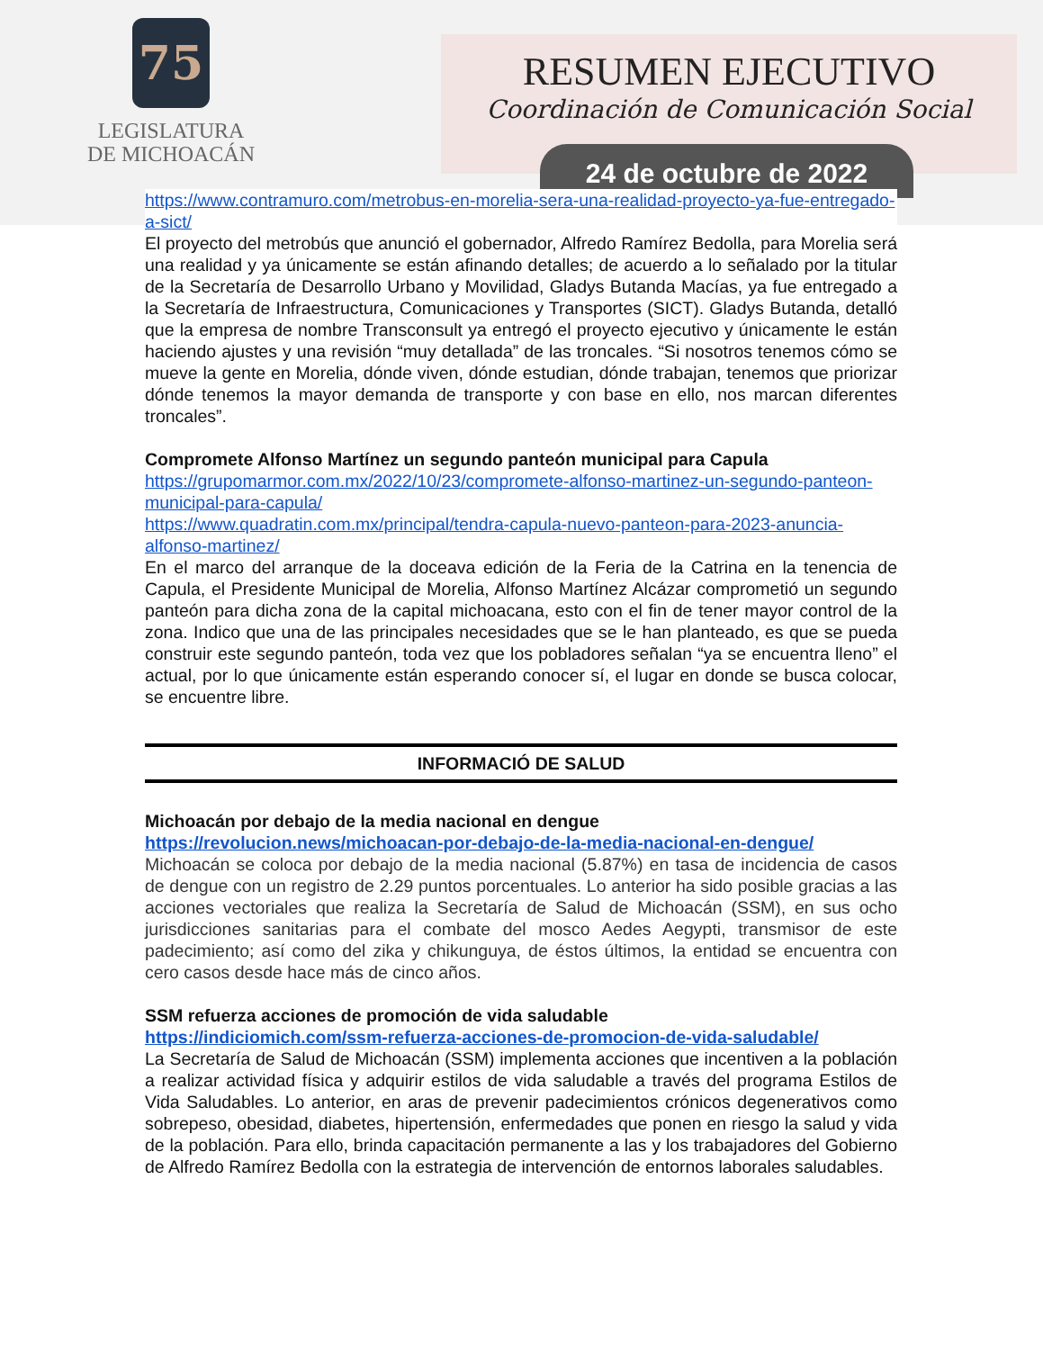75
LEGISLATURA
DE MICHOACÁN
RESUMEN EJECUTIVO
Coordinación de Comunicación Social
24 de octubre de 2022
https://www.contramuro.com/metrobus-en-morelia-sera-una-realidad-proyecto-ya-fue-entregado-a-sict/
El proyecto del metrobús que anunció el gobernador, Alfredo Ramírez Bedolla, para Morelia será una realidad y ya únicamente se están afinando detalles; de acuerdo a lo señalado por la titular de la Secretaría de Desarrollo Urbano y Movilidad, Gladys Butanda Macías, ya fue entregado a la Secretaría de Infraestructura, Comunicaciones y Transportes (SICT). Gladys Butanda, detalló que la empresa de nombre Transconsult ya entregó el proyecto ejecutivo y únicamente le están haciendo ajustes y una revisión “muy detallada” de las troncales. “Si nosotros tenemos cómo se mueve la gente en Morelia, dónde viven, dónde estudian, dónde trabajan, tenemos que priorizar dónde tenemos la mayor demanda de transporte y con base en ello, nos marcan diferentes troncales”.
Compromete Alfonso Martínez un segundo panteón municipal para Capula
https://grupomarmor.com.mx/2022/10/23/compromete-alfonso-martinez-un-segundo-panteon-municipal-para-capula/
https://www.quadratin.com.mx/principal/tendra-capula-nuevo-panteon-para-2023-anuncia-alfonso-martinez/
En el marco del arranque de la doceava edición de la Feria de la Catrina en la tenencia de Capula, el Presidente Municipal de Morelia, Alfonso Martínez Alcázar comprometió un segundo panteón para dicha zona de la capital michoacana, esto con el fin de tener mayor control de la zona. Indico que una de las principales necesidades que se le han planteado, es que se pueda construir este segundo panteón, toda vez que los pobladores señalan “ya se encuentra lleno” el actual, por lo que únicamente están esperando conocer sí, el lugar en donde se busca colocar, se encuentre libre.
INFORMACIÓ DE SALUD
Michoacán por debajo de la media nacional en dengue
https://revolucion.news/michoacan-por-debajo-de-la-media-nacional-en-dengue/
Michoacán se coloca por debajo de la media nacional (5.87%) en tasa de incidencia de casos de dengue con un registro de 2.29 puntos porcentuales. Lo anterior ha sido posible gracias a las acciones vectoriales que realiza la Secretaría de Salud de Michoacán (SSM), en sus ocho jurisdicciones sanitarias para el combate del mosco Aedes Aegypti, transmisor de este padecimiento; así como del zika y chikunguya, de éstos últimos, la entidad se encuentra con cero casos desde hace más de cinco años.
SSM refuerza acciones de promoción de vida saludable
https://indiciomich.com/ssm-refuerza-acciones-de-promocion-de-vida-saludable/
La Secretaría de Salud de Michoacán (SSM) implementa acciones que incentiven a la población a realizar actividad física y adquirir estilos de vida saludable a través del programa Estilos de Vida Saludables. Lo anterior, en aras de prevenir padecimientos crónicos degenerativos como sobrepeso, obesidad, diabetes, hipertensión, enfermedades que ponen en riesgo la salud y vida de la población. Para ello, brinda capacitación permanente a las y los trabajadores del Gobierno de Alfredo Ramírez Bedolla con la estrategia de intervención de entornos laborales saludables.